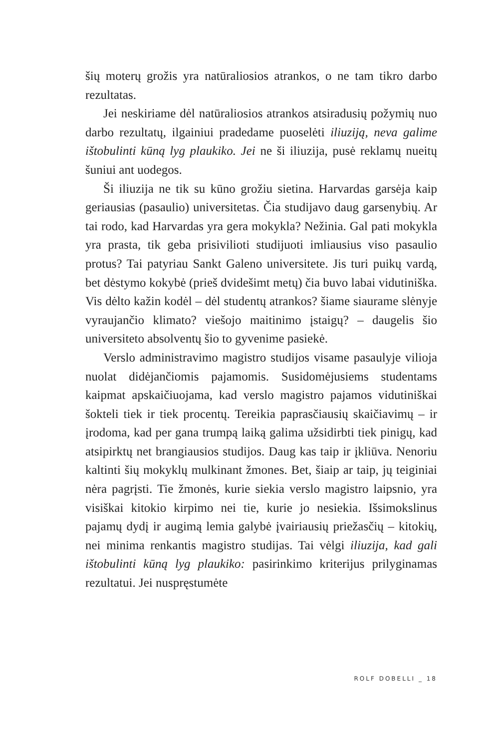šių moterų grožis yra natūraliosios atrankos, o ne tam tikro darbo rezultatas.
Jei neskiriame dėl natūraliosios atrankos atsiradusių požymių nuo darbo rezultatų, ilgainiui pradedame puoselėti iliuziją, neva galime ištobulinti kūną lyg plaukiko. Jei ne ši iliuzija, pusė reklamų nueitų šuniui ant uodegos.
Ši iliuzija ne tik su kūno grožiu sietina. Harvardas garsėja kaip geriausias (pasaulio) universitetas. Čia studijavo daug garsenybių. Ar tai rodo, kad Harvardas yra gera mokykla? Nežinia. Gal pati mokykla yra prasta, tik geba prisivilioti studijuoti imliausius viso pasaulio protus? Tai patyriau Sankt Galeno universitete. Jis turi puikų vardą, bet dėstymo kokybė (prieš dvidešimt metų) čia buvo labai vidutiniška. Vis dėlto kažin kodėl – dėl studentų atrankos? šiame siaurame slėnyje vyraujančio klimato? viešojo maitinimo įstaigų? – daugelis šio universiteto absolventų šio to gyvenime pasiekė.
Verslo administravimo magistro studijos visame pasaulyje vilioja nuolat didėjančiomis pajamomis. Susidomėjusiems studentams kaipmat apskaičiuojama, kad verslo magistro pajamos vidutiniškai šokteli tiek ir tiek procentų. Tereikia paprasčiausių skaičiavimų – ir įrodoma, kad per gana trumpą laiką galima užsidirbti tiek pinigų, kad atsipirktų net brangiausios studijos. Daug kas taip ir įkliūva. Nenoriu kaltinti šių mokyklų mulkinant žmones. Bet, šiaip ar taip, jų teiginiai nėra pagrįsti. Tie žmonės, kurie siekia verslo magistro laipsnio, yra visiškai kitokio kirpimo nei tie, kurie jo nesiekia. Išsimokslinus pajamų dydį ir augimą lemia galybė įvairiausių priežasčių – kitokių, nei minima renkantis magistro studijas. Tai vėlgi iliuzija, kad gali ištobulinti kūną lyg plaukiko: pasirinkimo kriterijus prilyginamas rezultatui. Jei nuspręstumėte
ROLF DOBELLI _ 18